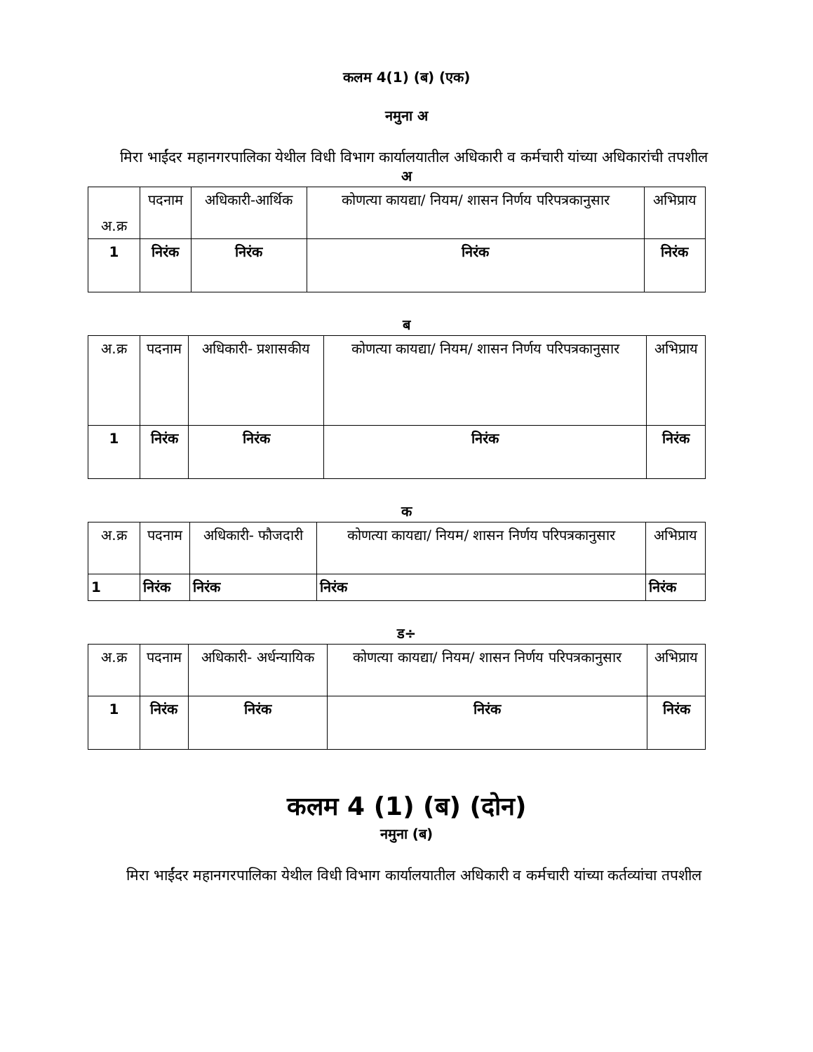कलम 4(1) (ब) (एक)
नमुना अ
मिरा भाईंदर महानगरपालिका येथील विधी विभाग कार्यालयातील अधिकारी व कर्मचारी यांच्या अधिकारांची तपशील
अ
| अ.क्र | पदनाम | अधिकारी-आर्थिक | कोणत्या कायद्या/ नियम/ शासन निर्णय परिपत्रकानुसार | अभिप्राय |
| 1 | निरंक | निरंक | निरंक | निरंक |
ब
| अ.क्र | पदनाम | अधिकारी- प्रशासकीय | कोणत्या कायद्या/ नियम/ शासन निर्णय परिपत्रकानुसार | अभिप्राय |
| 1 | निरंक | निरंक | निरंक | निरंक |
क
| अ.क्र | पदनाम | अधिकारी- फौजदारी | कोणत्या कायद्या/ नियम/ शासन निर्णय परिपत्रकानुसार | अभिप्राय |
| 1 | निरंक | निरंक | निरंक | निरंक |
ड÷
| अ.क्र | पदनाम | अधिकारी- अर्धन्यायिक | कोणत्या कायद्या/ नियम/ शासन निर्णय परिपत्रकानुसार | अभिप्राय |
| 1 | निरंक | निरंक | निरंक | निरंक |
कलम 4 (1) (ब) (दोन)
नमुना (ब)
मिरा भाईंदर महानगरपालिका येथील विधी विभाग कार्यालयातील अधिकारी व कर्मचारी यांच्या कर्तव्यांचा तपशील